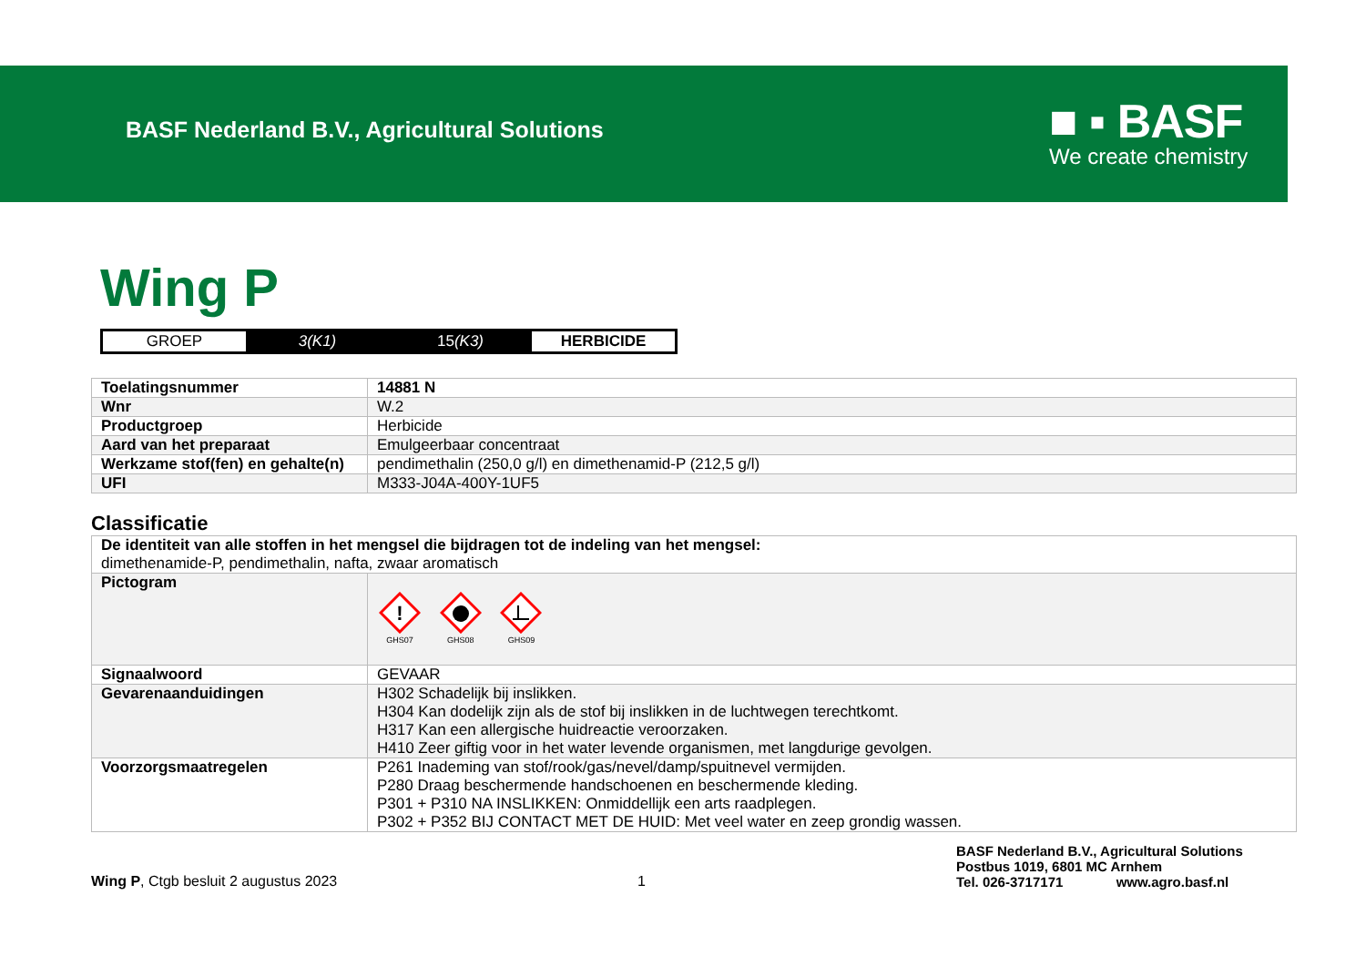BASF Nederland B.V., Agricultural Solutions
■ ▪ BASF
We create chemistry
Wing P
| GROEP | 3(K1) | 15 (K3) | HERBICIDE |
| Toelatingsnummer | 14881 N |
| Wnr | W.2 |
| Productgroep | Herbicide |
| Aard van het preparaat | Emulgeerbaar concentraat |
| Werkzame stof(fen) en gehalte(n) | pendimethalin (250,0 g/l) en dimethenamid-P (212,5 g/l) |
| UFI | M333-J04A-400Y-1UF5 |
Classificatie
| De identiteit van alle stoffen in het mengsel die bijdragen tot de indeling van het mengsel: dimethenamide-P, pendimethalin, nafta, zwaar aromatisch | |
| Pictogram | ! GHS07 GHS08 GHS09 |
| Signaalwoord | GEVAAR |
| Gevarenaanduidingen | H302 Schadelijk bij inslikken. H304 Kan dodelijk zijn als de stof bij inslikken in de luchtwegen terechtkomt. H317 Kan een allergische huidreactie veroorzaken. H410 Zeer giftig voor in het water levende organismen, met langdurige gevolgen. |
| Voorzorgsmaatregelen | P261 Inademing van stof/rook/gas/nevel/damp/spuitnevel vermijden. P280 Draag beschermende handschoenen en beschermende kleding. P301 + P310 NA INSLIKKEN: Onmiddellijk een arts raadplegen. P302 + P352 BIJ CONTACT MET DE HUID: Met veel water en zeep grondig wassen. |
Wing P, Ctgb besluit 2 augustus 2023
1
BASF Nederland B.V., Agricultural Solutions
Postbus 1019, 6801 MC Arnhem
Tel. 026-3717171 www.agro.basf.nl